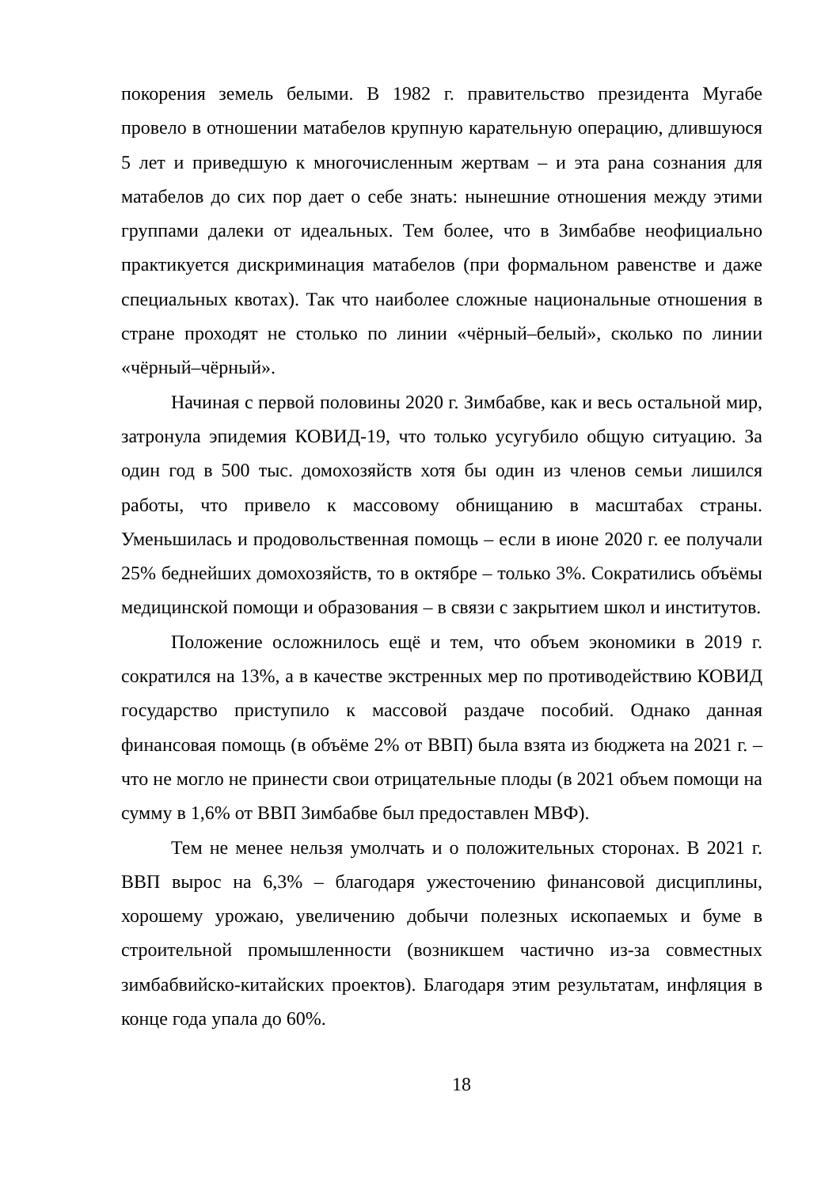покорения земель белыми. В 1982 г. правительство президента Мугабе провело в отношении матабелов крупную карательную операцию, длившуюся 5 лет и приведшую к многочисленным жертвам – и эта рана сознания для матабелов до сих пор дает о себе знать: нынешние отношения между этими группами далеки от идеальных. Тем более, что в Зимбабве неофициально практикуется дискриминация матабелов (при формальном равенстве и даже специальных квотах). Так что наиболее сложные национальные отношения в стране проходят не столько по линии «чёрный–белый», сколько по линии «чёрный–чёрный».
Начиная с первой половины 2020 г. Зимбабве, как и весь остальной мир, затронула эпидемия КОВИД-19, что только усугубило общую ситуацию. За один год в 500 тыс. домохозяйств хотя бы один из членов семьи лишился работы, что привело к массовому обнищанию в масштабах страны. Уменьшилась и продовольственная помощь – если в июне 2020 г. ее получали 25% беднейших домохозяйств, то в октябре – только 3%. Сократились объёмы медицинской помощи и образования – в связи с закрытием школ и институтов.
Положение осложнилось ещё и тем, что объем экономики в 2019 г. сократился на 13%, а в качестве экстренных мер по противодействию КОВИД государство приступило к массовой раздаче пособий. Однако данная финансовая помощь (в объёме 2% от ВВП) была взята из бюджета на 2021 г. – что не могло не принести свои отрицательные плоды (в 2021 объем помощи на сумму в 1,6% от ВВП Зимбабве был предоставлен МВФ).
Тем не менее нельзя умолчать и о положительных сторонах. В 2021 г. ВВП вырос на 6,3% – благодаря ужесточению финансовой дисциплины, хорошему урожаю, увеличению добычи полезных ископаемых и буме в строительной промышленности (возникшем частично из-за совместных зимбабвийско-китайских проектов). Благодаря этим результатам, инфляция в конце года упала до 60%.
18